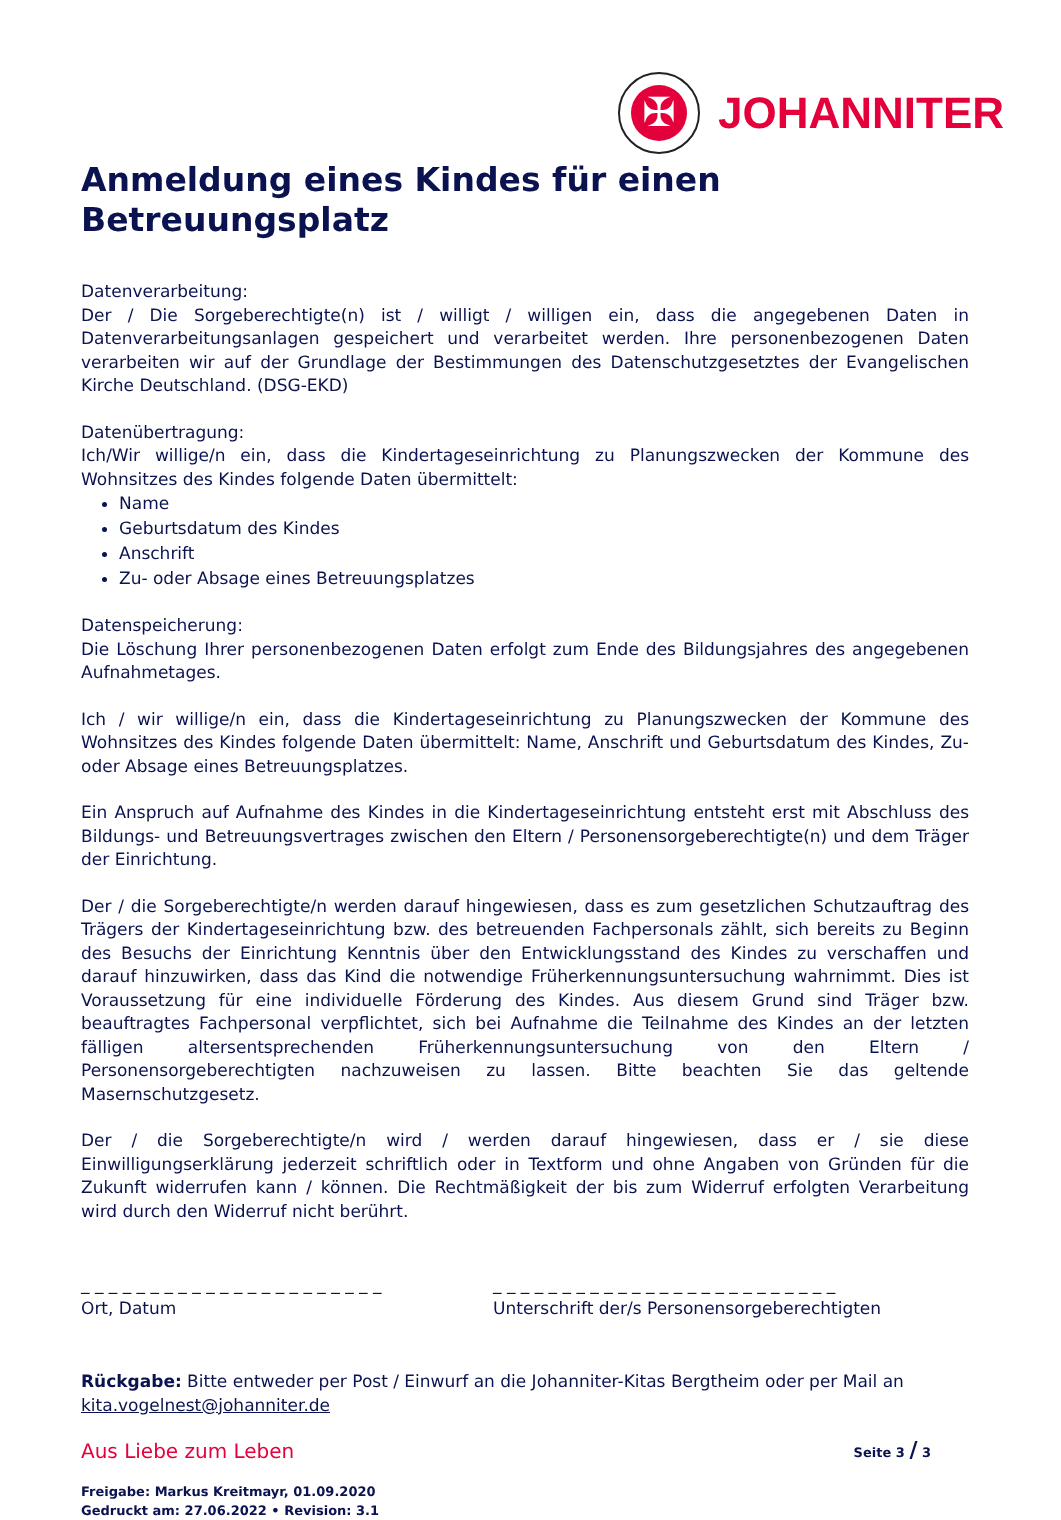✠
JOHANNITER
Anmeldung eines Kindes für einen Betreuungsplatz
Datenverarbeitung:
Der / Die Sorgeberechtigte(n) ist / willigt / willigen ein, dass die angegebenen Daten in Datenverarbeitungsanlagen gespeichert und verarbeitet werden. Ihre personenbezogenen Daten verarbeiten wir auf der Grundlage der Bestimmungen des Datenschutzgesetztes der Evangelischen Kirche Deutschland. (DSG-EKD)
Datenübertragung:
Ich/Wir willige/n ein, dass die Kindertageseinrichtung zu Planungszwecken der Kommune des Wohnsitzes des Kindes folgende Daten übermittelt:
Name
Geburtsdatum des Kindes
Anschrift
Zu- oder Absage eines Betreuungsplatzes
Datenspeicherung:
Die Löschung Ihrer personenbezogenen Daten erfolgt zum Ende des Bildungsjahres des angegebenen Aufnahmetages.
Ich / wir willige/n ein, dass die Kindertageseinrichtung zu Planungszwecken der Kommune des Wohnsitzes des Kindes folgende Daten übermittelt: Name, Anschrift und Geburtsdatum des Kindes, Zu- oder Absage eines Betreuungsplatzes.
Ein Anspruch auf Aufnahme des Kindes in die Kindertageseinrichtung entsteht erst mit Abschluss des Bildungs- und Betreuungsvertrages zwischen den Eltern / Personensorgeberechtigte(n) und dem Träger der Einrichtung.
Der / die Sorgeberechtigte/n werden darauf hingewiesen, dass es zum gesetzlichen Schutzauftrag des Trägers der Kindertageseinrichtung bzw. des betreuenden Fachpersonals zählt, sich bereits zu Beginn des Besuchs der Einrichtung Kenntnis über den Entwicklungsstand des Kindes zu verschaffen und darauf hinzuwirken, dass das Kind die notwendige Früherkennungsuntersuchung wahrnimmt. Dies ist Voraussetzung für eine individuelle Förderung des Kindes. Aus diesem Grund sind Träger bzw. beauftragtes Fachpersonal verpflichtet, sich bei Aufnahme die Teilnahme des Kindes an der letzten fälligen altersentsprechenden Früherkennungsuntersuchung von den Eltern / Personensorgeberechtigten nachzuweisen zu lassen. Bitte beachten Sie das geltende Masernschutzgesetz.
Der / die Sorgeberechtigte/n wird / werden darauf hingewiesen, dass er / sie diese Einwilligungserklärung jederzeit schriftlich oder in Textform und ohne Angaben von Gründen für die Zukunft widerrufen kann / können. Die Rechtmäßigkeit der bis zum Widerruf erfolgten Verarbeitung wird durch den Widerruf nicht berührt.
_ _ _ _ _ _ _ _ _ _ _ _ _ _ _ _ _ _ _ _ _ _
Ort, Datum
_ _ _ _ _ _ _ _ _ _ _ _ _ _ _ _ _ _ _ _ _ _ _ _ _
Unterschrift der/s Personensorgeberechtigten
Rückgabe: Bitte entweder per Post / Einwurf an die Johanniter-Kitas Bergtheim oder per Mail an kita.vogelnest@johanniter.de
Aus Liebe zum Leben Seite 3 / 3
Freigabe: Markus Kreitmayr, 01.09.2020
Gedruckt am: 27.06.2022 • Revision: 3.1